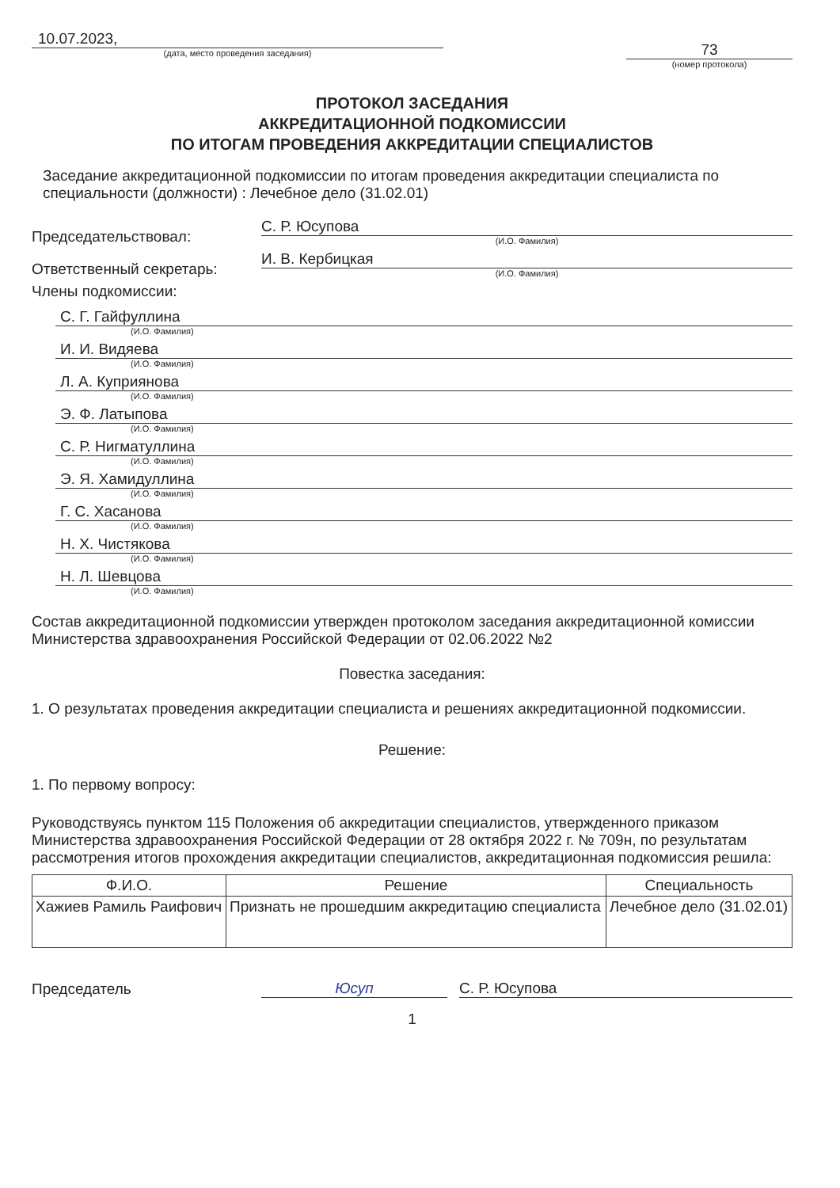10.07.2023,
(дата, место проведения заседания)
73
(номер протокола)
ПРОТОКОЛ ЗАСЕДАНИЯ
АККРЕДИТАЦИОННОЙ ПОДКОМИССИИ
ПО ИТОГАМ ПРОВЕДЕНИЯ АККРЕДИТАЦИИ СПЕЦИАЛИСТОВ
Заседание аккредитационной подкомиссии по итогам проведения аккредитации специалиста по специальности (должности) : Лечебное дело (31.02.01)
Председательствовал:
С. Р. Юсупова
(И.О. Фамилия)
Ответственный секретарь:
И. В. Кербицкая
(И.О. Фамилия)
Члены подкомиссии:
С. Г. Гайфуллина
(И.О. Фамилия)
И. И. Видяева
(И.О. Фамилия)
Л. А. Куприянова
(И.О. Фамилия)
Э. Ф. Латыпова
(И.О. Фамилия)
С. Р. Нигматуллина
(И.О. Фамилия)
Э. Я. Хамидуллина
(И.О. Фамилия)
Г. С. Хасанова
(И.О. Фамилия)
Н. Х. Чистякова
(И.О. Фамилия)
Н. Л. Шевцова
(И.О. Фамилия)
Состав аккредитационной подкомиссии утвержден протоколом заседания аккредитационной комиссии Министерства здравоохранения Российской Федерации от 02.06.2022 №2
Повестка заседания:
1. О результатах проведения аккредитации специалиста и решениях аккредитационной подкомиссии.
Решение:
1. По первому вопросу:
Руководствуясь пунктом 115 Положения об аккредитации специалистов, утвержденного приказом Министерства здравоохранения Российской Федерации от 28 октября 2022 г. № 709н, по результатам рассмотрения итогов прохождения аккредитации специалистов, аккредитационная подкомиссия решила:
| Ф.И.О. | Решение | Специальность |
| --- | --- | --- |
| Хажиев Рамиль Раифович | Признать не прошедшим аккредитацию специалиста | Лечебное дело (31.02.01) |
Председатель
Юсуп
С. Р. Юсупова
1